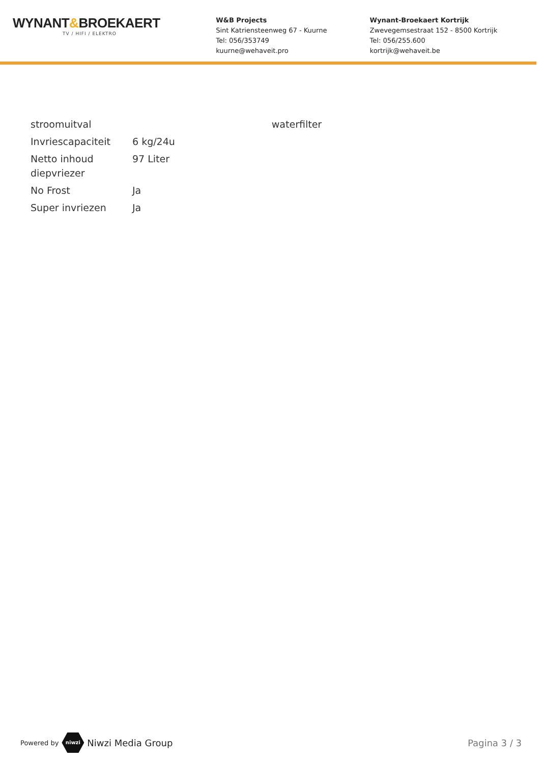WYNANT&BROEKAERT
TV / HIFI / ELEKTRO
W&B Projects
Sint Katriensteenweg 67 - Kuurne
Tel: 056/353749
kuurne@wehaveit.pro
Wynant-Broekaert Kortrijk
Zwevegemsestraat 152 - 8500 Kortrijk
Tel: 056/255.600
kortrijk@wehaveit.be
| stroomuitval | |
| Invriescapaciteit | 6 kg/24u |
| Netto inhoud diepvriezer | 97 Liter |
| No Frost | Ja |
| Super invriezen | Ja |
| waterfilter |
Powered by niwzi Niwzi Media Group Pagina 3 / 3